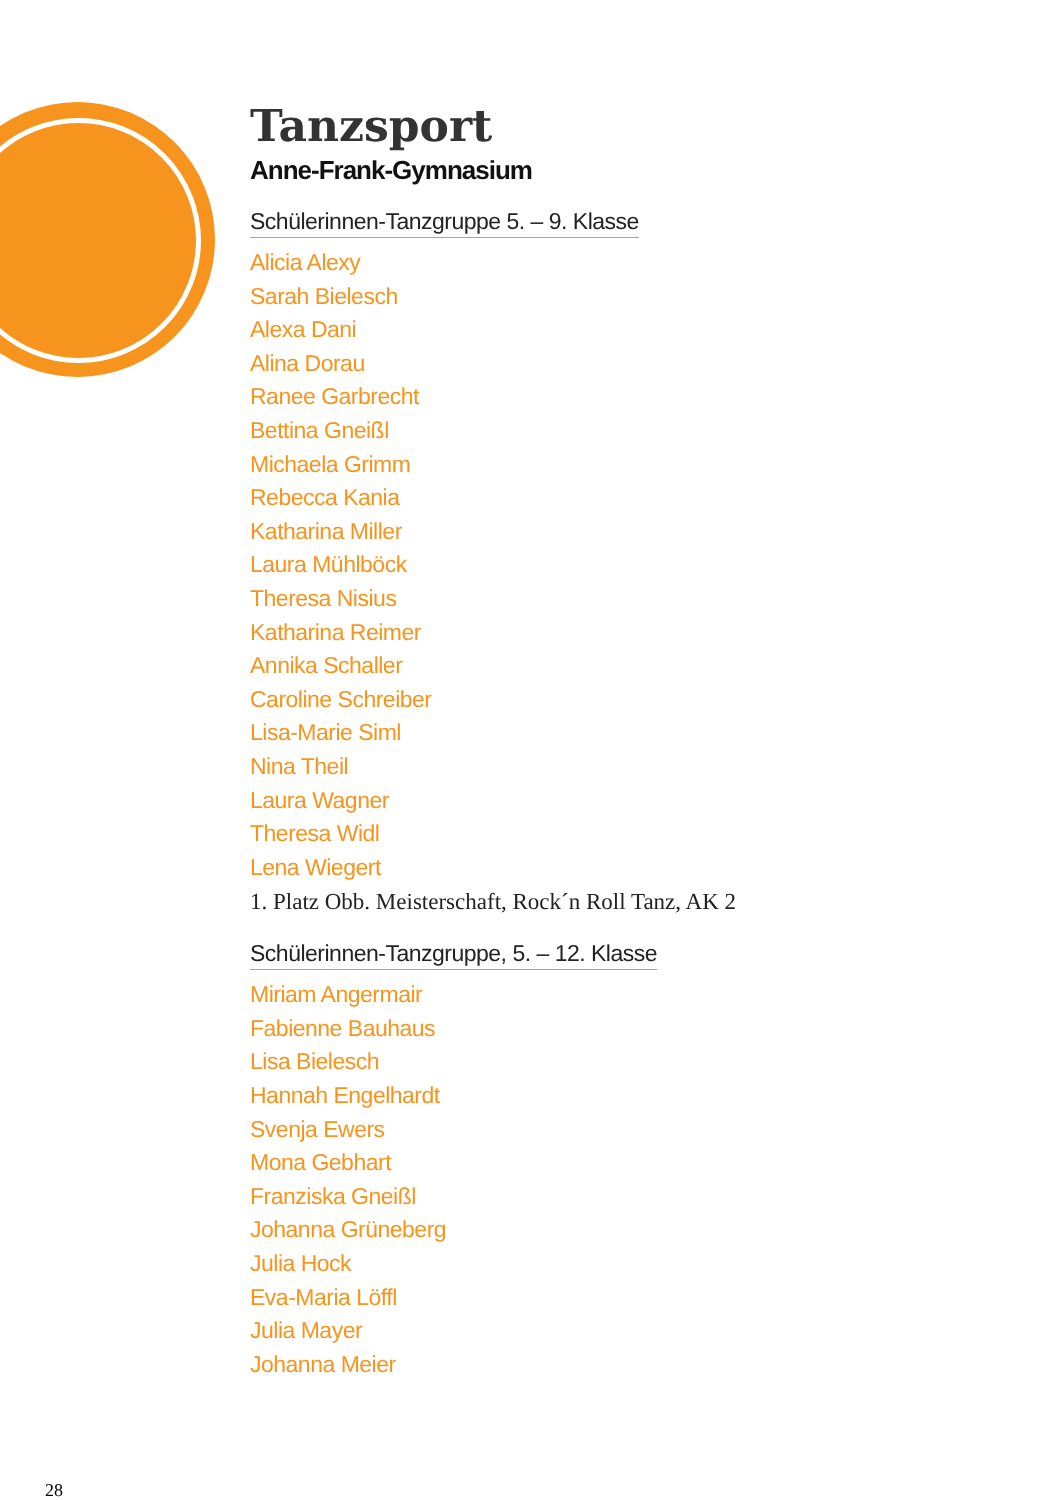Tanzsport
Anne-Frank-Gymnasium
Schülerinnen-Tanzgruppe 5. – 9. Klasse
Alicia Alexy
Sarah Bielesch
Alexa Dani
Alina Dorau
Ranee Garbrecht
Bettina Gneißl
Michaela Grimm
Rebecca Kania
Katharina Miller
Laura Mühlböck
Theresa Nisius
Katharina Reimer
Annika Schaller
Caroline Schreiber
Lisa-Marie Siml
Nina Theil
Laura Wagner
Theresa Widl
Lena Wiegert
1. Platz Obb. Meisterschaft, Rock´n Roll Tanz, AK 2
Schülerinnen-Tanzgruppe, 5. – 12. Klasse
Miriam Angermair
Fabienne Bauhaus
Lisa Bielesch
Hannah Engelhardt
Svenja Ewers
Mona Gebhart
Franziska Gneißl
Johanna Grüneberg
Julia Hock
Eva-Maria Löffl
Julia Mayer
Johanna Meier
28